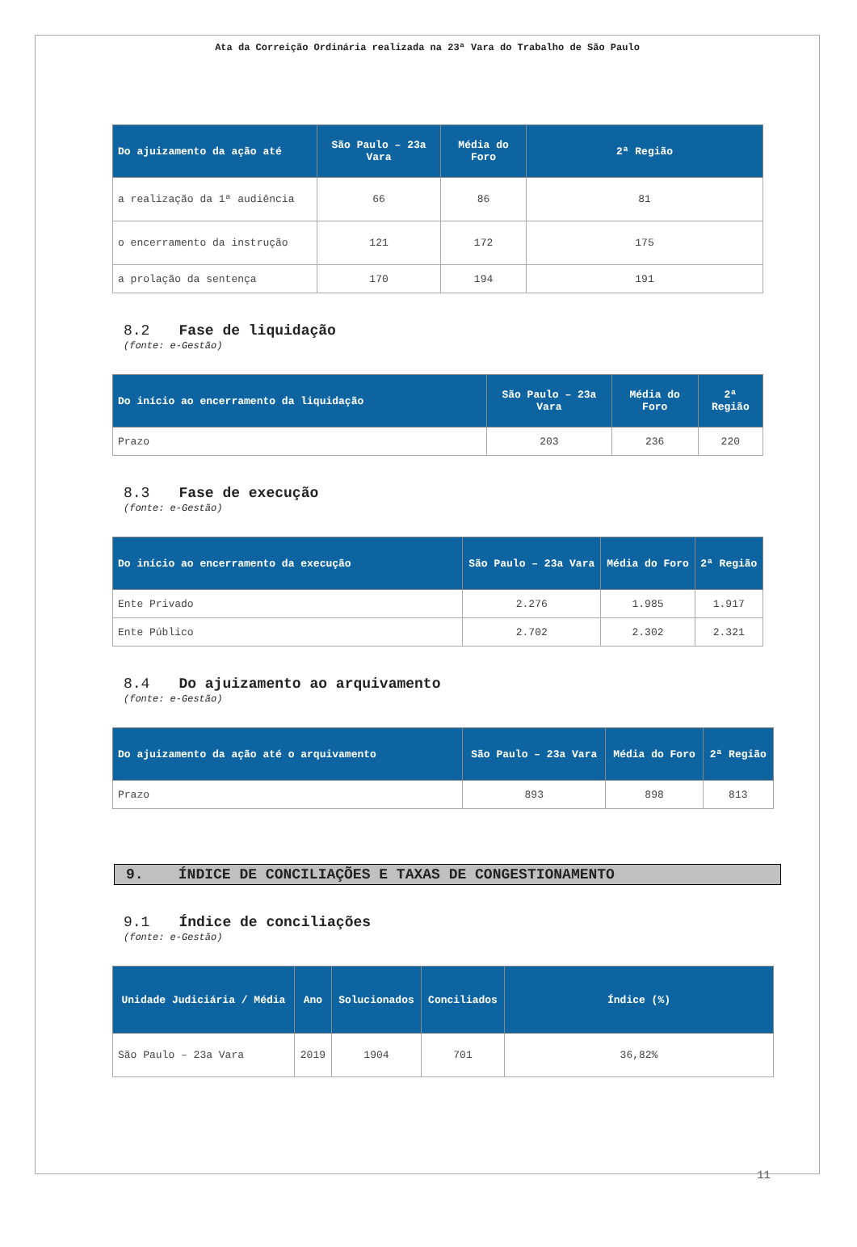Ata da Correição Ordinária realizada na 23ª Vara do Trabalho de São Paulo
| Do ajuizamento da ação até | São Paulo – 23a Vara | Média do Foro | 2ª Região |
| --- | --- | --- | --- |
| a realização da 1ª audiência | 66 | 86 | 81 |
| o encerramento da instrução | 121 | 172 | 175 |
| a prolação da sentença | 170 | 194 | 191 |
8.2 Fase de liquidação
(fonte: e-Gestão)
| Do início ao encerramento da liquidação | São Paulo – 23a Vara | Média do Foro | 2ª Região |
| --- | --- | --- | --- |
| Prazo | 203 | 236 | 220 |
8.3 Fase de execução
(fonte: e-Gestão)
| Do início ao encerramento da execução | São Paulo – 23a Vara | Média do Foro | 2ª Região |
| --- | --- | --- | --- |
| Ente Privado | 2.276 | 1.985 | 1.917 |
| Ente Público | 2.702 | 2.302 | 2.321 |
8.4 Do ajuizamento ao arquivamento
(fonte: e-Gestão)
| Do ajuizamento da ação até o arquivamento | São Paulo – 23a Vara | Média do Foro | 2ª Região |
| --- | --- | --- | --- |
| Prazo | 893 | 898 | 813 |
9. ÍNDICE DE CONCILIAÇÕES E TAXAS DE CONGESTIONAMENTO
9.1 Índice de conciliações
(fonte: e-Gestão)
| Unidade Judiciária / Média | Ano | Solucionados | Conciliados | Índice (%) |
| --- | --- | --- | --- | --- |
| São Paulo – 23a Vara | 2019 | 1904 | 701 | 36,82% |
11